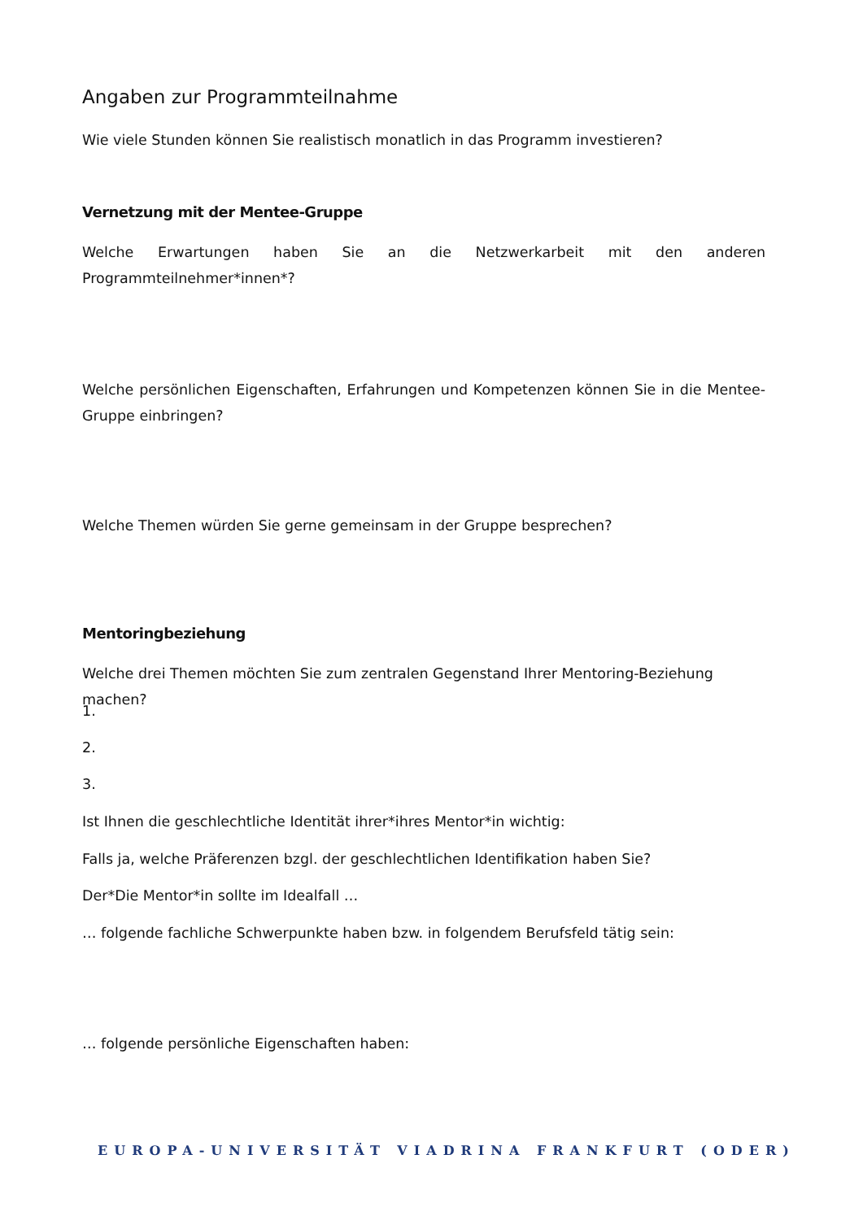Angaben zur Programmteilnahme
Wie viele Stunden können Sie realistisch monatlich in das Programm investieren?
Vernetzung mit der Mentee-Gruppe
Welche Erwartungen haben Sie an die Netzwerkarbeit mit den anderen Programmteilnehmer*in­nen*?
Welche persönlichen Eigenschaften, Erfahrungen und Kompetenzen können Sie in die Mentee-Gruppe einbringen?
Welche Themen würden Sie gerne gemeinsam in der Gruppe besprechen?
Mentoringbeziehung
Welche drei Themen möchten Sie zum zentralen Gegenstand Ihrer Mentoring-Beziehung machen?
1.
2.
3.
Ist Ihnen die geschlechtliche Identität ihrer*ihres Mentor*in wichtig:
Falls ja, welche Präferenzen bzgl. der geschlechtlichen Identifikation haben Sie?
Der*Die Mentor*in sollte im Idealfall …
… folgende fachliche Schwerpunkte haben bzw. in folgendem Berufsfeld tätig sein:
… folgende persönliche Eigenschaften haben:
EUROPA-UNIVERSITÄT VIADRINA FRANKFURT (ODER)